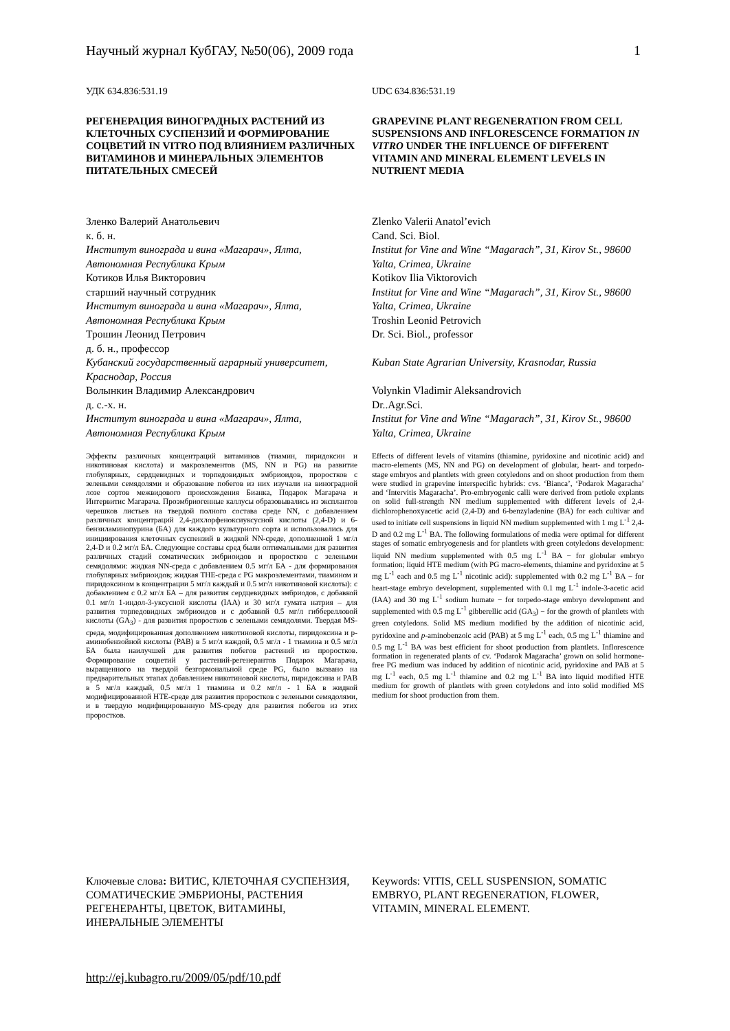Научный журнал КубГАУ, №50(06), 2009 года 1
УДК 634.836:531.19
РЕГЕНЕРАЦИЯ ВИНОГРАДНЫХ РАСТЕНИЙ ИЗ КЛЕТОЧНЫХ СУСПЕНЗИЙ И ФОРМИРОВАНИЕ СОЦВЕТИЙ IN VITRO ПОД ВЛИЯНИЕМ РАЗЛИЧНЫХ ВИТАМИНОВ И МИНЕРАЛЬНЫХ ЭЛЕМЕНТОВ ПИТАТЕЛЬНЫХ СМЕСЕЙ
Зленко Валерий Анатольевич
к. б. н.
Институт винограда и вина «Магарач», Ялта, Автономная Республика Крым
Котиков Илья Викторович
старший научный сотрудник
Институт винограда и вина «Магарач», Ялта, Автономная Республика Крым
Трошин Леонид Петрович
д. б. н., профессор
Кубанский государственный аграрный университет, Краснодар, Россия
Волынкин Владимир Александрович
д. с.-х. н.
Институт винограда и вина «Магарач», Ялта, Автономная Республика Крым
Эффекты различных концентраций витаминов (тиамин, пиридоксин и никотиновая кислота) и макроэлементов (MS, NN и PG) на развитие глобулярных, сердцевидных и торпедовидных эмбриоидов, проростков с зелеными семядолями и образование побегов из них изучали на виноградной лозе сортов межвидового происхождения Бианка, Подарок Магарача и Интервитис Магарача. Проэмбриогенные каллусы образовывались из эксплантов черешков листьев на твердой полного состава среде NN, с добавлением различных концентраций 2,4-дихлорфеноксиуксусной кислоты (2,4-D) и 6-бензиламинопурина (БА) для каждого культурного сорта и использовались для инициирования клеточных суспензий в жидкой NN-среде, дополненной 1 мг/л 2,4-D и 0.2 мг/л БА. Следующие составы сред были оптимальными для развития различных стадий соматических эмбриоидов и проростков с зелеными семядолями: жидкая NN-среда с добавлением 0.5 мг/л БА - для формирования глобулярных эмбриоидов; жидкая THE-среда с PG макроэлементами, тиамином и пиридоксином в концентрации 5 мг/л каждый и 0.5 мг/л никотиновой кислоты): с добавлением с 0.2 мг/л БА – для развития сердцевидных эмбриодов, с добавкой 0.1 мг/л 1-индол-3-уксусной кислоты (IAA) и 30 мг/л гумата натрия – для развития торпедовидных эмбриоидов и с добавкой 0.5 мг/л гибберелловой кислоты (GA<sub>3</sub>) - для развития проростков с зелеными семядолями. Твердая MS-среда, модифицированная дополнением никотиновой кислоты, пиридоксина и p-аминобензойной кислоты (PAB) в 5 мг/л каждой, 0.5 мг/л - 1 тиамина и 0.5 мг/л БА была наилучшей для развития побегов растений из проростков. Формирование соцветий у растений-регенерантов Подарок Магарача, выращенного на твердой безгормональной среде PG, было вызвано на предварительных этапах добавлением никотиновой кислоты, пиридоксина и PAB в 5 мг/л каждый, 0.5 мг/л 1 тиамина и 0.2 мг/л - 1 БА в жидкой модифицированной HTE-среде для развития проростков с зелеными семядолями, и в твердую модифицированную MS-среду для развития побегов из этих проростков.
Ключевые слова: ВИТИС, КЛЕТОЧНАЯ СУСПЕНЗИЯ, СОМАТИЧЕСКИЕ ЭМБРИОНЫ, РАСТЕНИЯ РЕГЕНЕРАНТЫ, ЦВЕТОК, ВИТАМИНЫ, ИНЕРАЛЬНЫЕ ЭЛЕМЕНТЫ
UDC 634.836:531.19
GRAPEVINE PLANT REGENERATION FROM CELL SUSPENSIONS AND INFLORESCENCE FORMATION IN VITRO UNDER THE INFLUENCE OF DIFFERENT VITAMIN AND MINERAL ELEMENT LEVELS IN NUTRIENT MEDIA
Zlenko Valerii Anatol’evich
Cand. Sci. Biol.
Institut for Vine and Wine “Magarach”, 31, Kirov St., 98600 Yalta, Crimea, Ukraine
Kotikov Ilia Viktorovich
Institut for Vine and Wine “Magarach”, 31, Kirov St., 98600 Yalta, Crimea, Ukraine
Troshin Leonid Petrovich
Dr. Sci. Biol., professor
Kuban State Agrarian University, Krasnodar, Russia
Volynkin Vladimir Aleksandrovich
Dr..Agr.Sci.
Institut for Vine and Wine “Magarach”, 31, Kirov St., 98600 Yalta, Crimea, Ukraine
Effects of different levels of vitamins (thiamine, pyridoxine and nicotinic acid) and macro-elements (MS, NN and PG) on development of globular, heart- and torpedo-stage embryos and plantlets with green cotyledons and on shoot production from them were studied in grapevine interspecific hybrids: cvs. ‘Bianca’, ‘Podarok Magaracha’ and ‘Intervitis Magaracha’. Pro-embryogenic calli were derived from petiole explants on solid full-strength NN medium supplemented with different levels of 2,4-dichlorophenoxyacetic acid (2,4-D) and 6-benzyladenine (BA) for each cultivar and used to initiate cell suspensions in liquid NN medium supplemented with 1 mg L<sup>-1</sup> 2,4-D and 0.2 mg L<sup>-1</sup> BA. The following formulations of media were optimal for different stages of somatic embryogenesis and for plantlets with green cotyledons development: liquid NN medium supplemented with 0.5 mg L<sup>-1</sup> BA − for globular embryo formation; liquid HTE medium (with PG macro-elements, thiamine and pyridoxine at 5 mg L<sup>-1</sup> each and 0.5 mg L<sup>-1</sup> nicotinic acid): supplemented with 0.2 mg L<sup>-1</sup> BA − for heart-stage embryo development, supplemented with 0.1 mg L<sup>-1</sup> indole-3-acetic acid (IAA) and 30 mg L<sup>-1</sup> sodium humate − for torpedo-stage embryo development and supplemented with 0.5 mg L<sup>-1</sup> gibberellic acid (GA<sub>3</sub>) − for the growth of plantlets with green cotyledons. Solid MS medium modified by the addition of nicotinic acid, pyridoxine and p-aminobenzoic acid (PAB) at 5 mg L<sup>-1</sup> each, 0.5 mg L<sup>-1</sup> thiamine and 0.5 mg L<sup>-1</sup> BA was best efficient for shoot production from plantlets. Inflorescence formation in regenerated plants of cv. ‘Podarok Magaracha’ grown on solid hormone-free PG medium was induced by addition of nicotinic acid, pyridoxine and PAB at 5 mg L<sup>-1</sup> each, 0.5 mg L<sup>-1</sup> thiamine and 0.2 mg L<sup>-1</sup> BA into liquid modified HTE medium for growth of plantlets with green cotyledons and into solid modified MS medium for shoot production from them.
Keywords: VITIS, CELL SUSPENSION, SOMATIC EMBRYO, PLANT REGENERATION, FLOWER, VITAMIN, MINERAL ELEMENT.
http://ej.kubagro.ru/2009/05/pdf/10.pdf